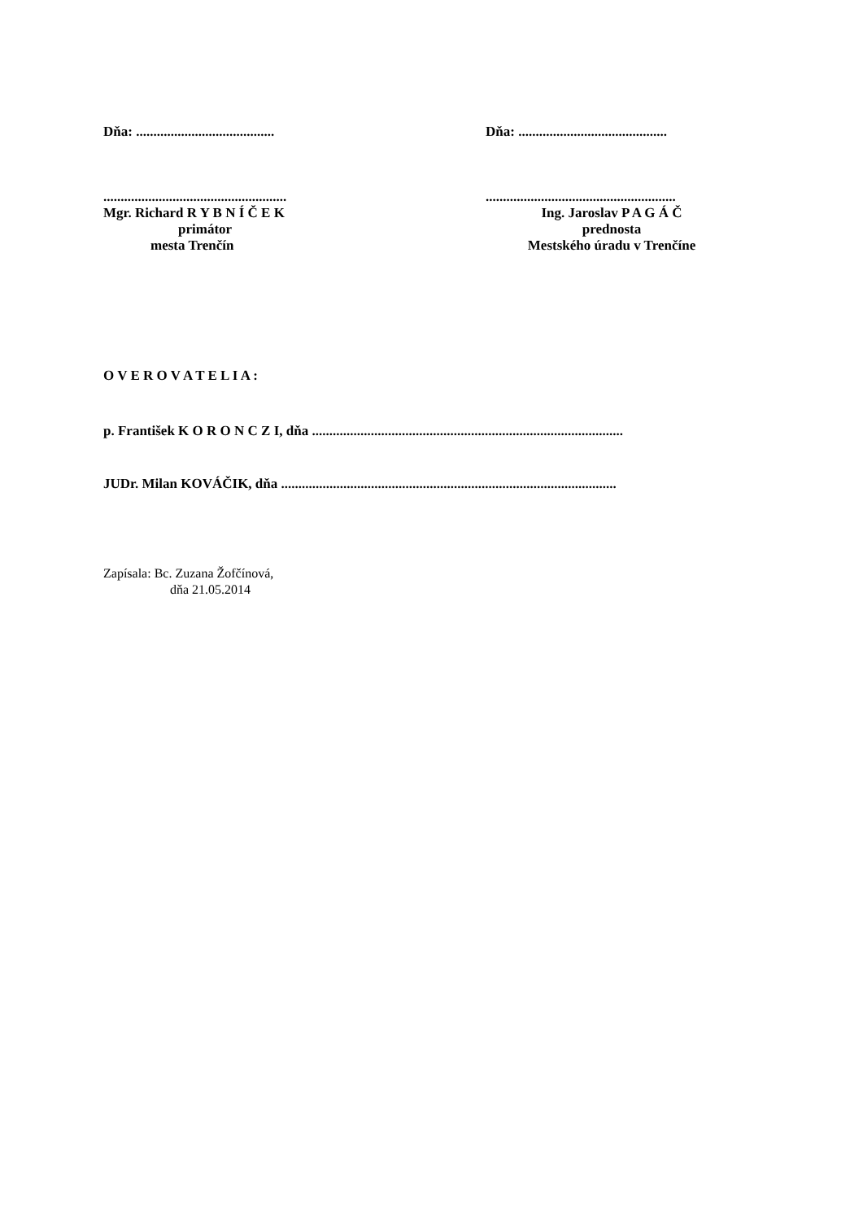Dňa: ........................................ Dňa: ...........................................
.....................................................
Mgr. Richard R Y B N Í Č E K
primátor
mesta Trenčín
.......................................................
Ing. Jaroslav P A G Á Č
prednosta
Mestského úradu v Trenčíne
O V E R O V A T E L I A :
p. František K O R O N C Z I, dňa ..........................................................................................
JUDr. Milan KOVÁČIK, dňa .................................................................................................
Zapísala: Bc. Zuzana Žofčínová,
dňa 21.05.2014